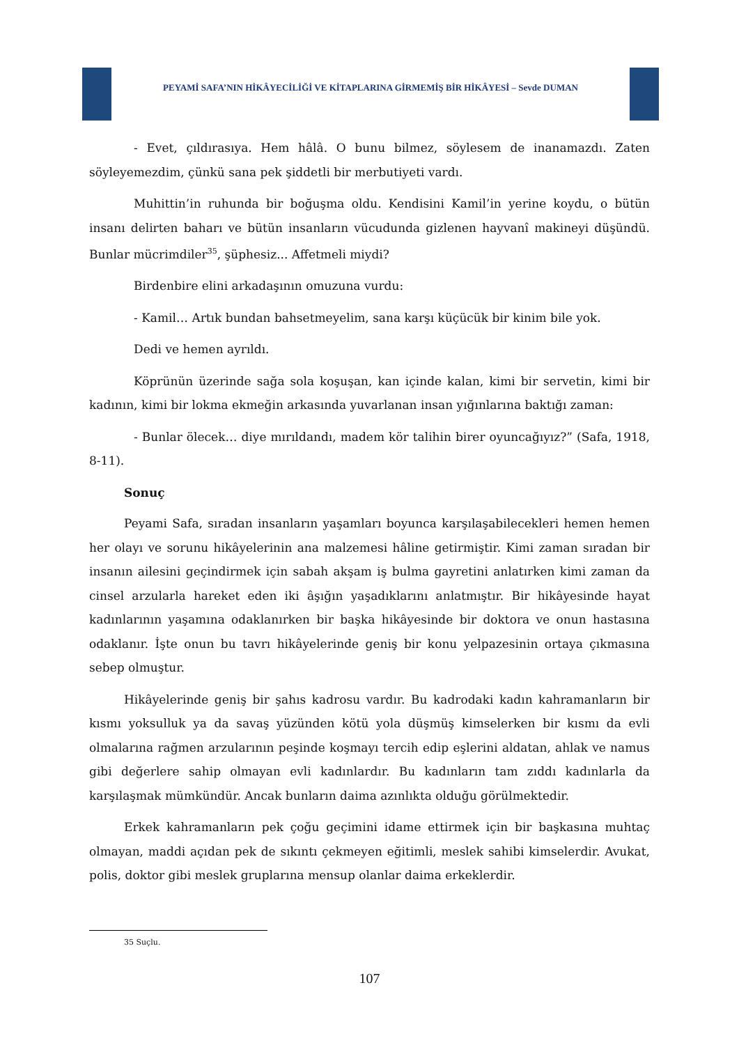PEYAMİ SAFA’NIN HİKÂYECİLİĞİ VE KİTAPLARINA GİRMEMİŞ BİR HİKÂYESİ – Sevde DUMAN
- Evet, çıldırasıya. Hem hâlâ. O bunu bilmez, söylesem de inanamazdı. Zaten söyleyemezdim, çünkü sana pek şiddetli bir merbutiyeti vardı.
Muhittin’in ruhunda bir boğuşma oldu. Kendisini Kamil’in yerine koydu, o bütün insanı delirten baharı ve bütün insanların vücudunda gizlenen hayvanî makineyi düşündü. Bunlar mücrimdiler<sup>35</sup>, şüphesiz... Affetmeli miydi?
Birdenbire elini arkadaşının omuzuna vurdu:
- Kamil… Artık bundan bahsetmeyelim, sana karşı küçücük bir kinim bile yok.
Dedi ve hemen ayrıldı.
Köprünün üzerinde sağa sola koşuşan, kan içinde kalan, kimi bir servetin, kimi bir kadının, kimi bir lokma ekmeğin arkasında yuvarlanan insan yığınlarına baktığı zaman:
- Bunlar ölecek… diye mırıldandı, madem kör talihin birer oyuncağıyız?” (Safa, 1918, 8-11).
Sonuç
Peyami Safa, sıradan insanların yaşamları boyunca karşılaşabilecekleri hemen hemen her olayı ve sorunu hikâyelerinin ana malzemesi hâline getirmiştir. Kimi zaman sıradan bir insanın ailesini geçindirmek için sabah akşam iş bulma gayretini anlatırken kimi zaman da cinsel arzularla hareket eden iki âşığın yaşadıklarını anlatmıştır. Bir hikâyesinde hayat kadınlarının yaşamına odaklanırken bir başka hikâyesinde bir doktora ve onun hastasına odaklanır. İşte onun bu tavrı hikâyelerinde geniş bir konu yelpazesinin ortaya çıkmasına sebep olmuştur.
Hikâyelerinde geniş bir şahıs kadrosu vardır. Bu kadrodaki kadın kahramanların bir kısmı yoksulluk ya da savaş yüzünden kötü yola düşmüş kimselerken bir kısmı da evli olmalarına rağmen arzularının peşinde koşmayı tercih edip eşlerini aldatan, ahlak ve namus gibi değerlere sahip olmayan evli kadınlardır. Bu kadınların tam zıddı kadınlarla da karşılaşmak mümkündür. Ancak bunların daima azınlıkta olduğu görülmektedir.
Erkek kahramanların pek çoğu geçimini idame ettirmek için bir başkasına muhtaç olmayan, maddi açıdan pek de sıkıntı çekmeyen eğitimli, meslek sahibi kimselerdir. Avukat, polis, doktor gibi meslek gruplarına mensup olanlar daima erkeklerdir.
35 Suçlu.
107